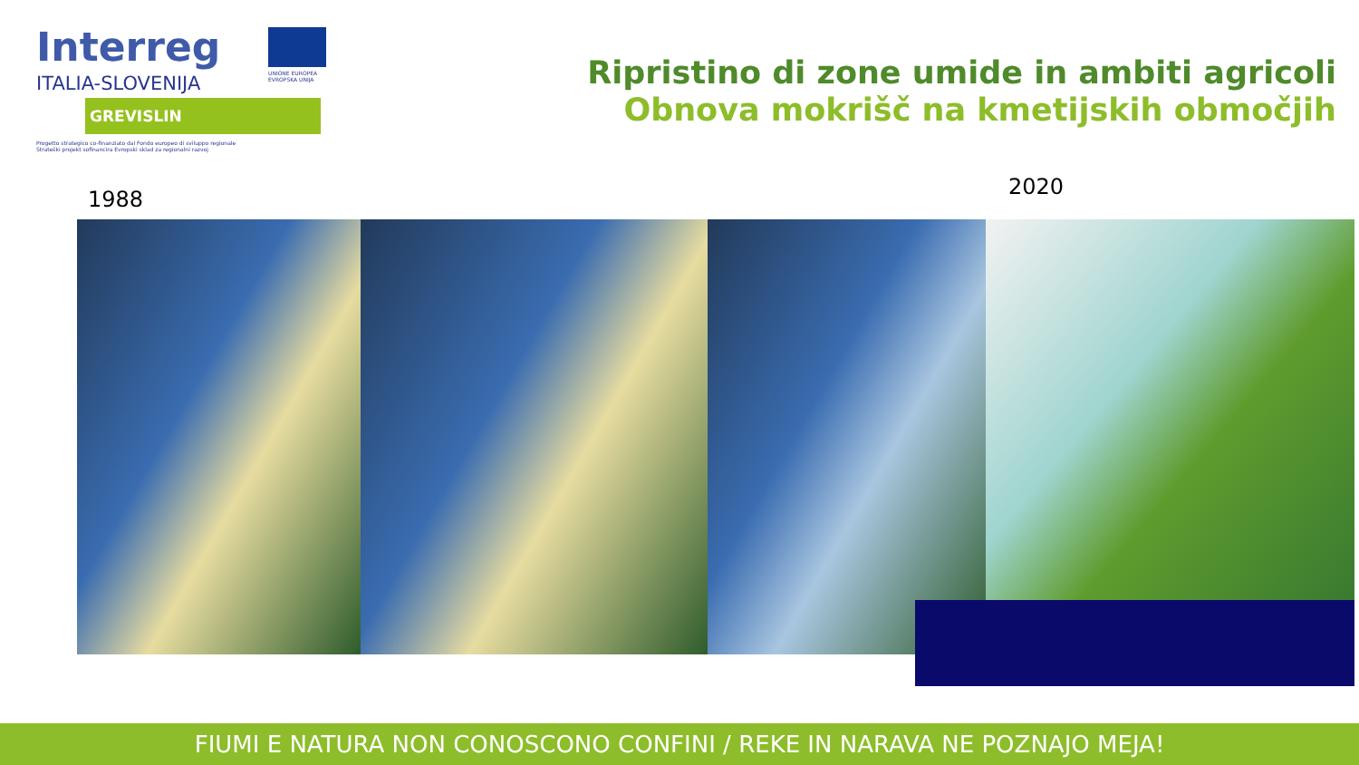Interreg
ITALIA-SLOVENIJA
GREVISLIN
Progetto strategico co-finanziato dal Fondo europeo di sviluppo regionale
Strateški projekt sofinancira Evropski sklad za regionalni razvoj
UNIONE EUROPEA
EVROPSKA UNIJA
Ripristino di zone umide in ambiti agricoli
Obnova mokrišč na kmetijskih območjih
1988 2020
FIUMI E NATURA NON CONOSCONO CONFINI / REKE IN NARAVA NE POZNAJO MEJA!